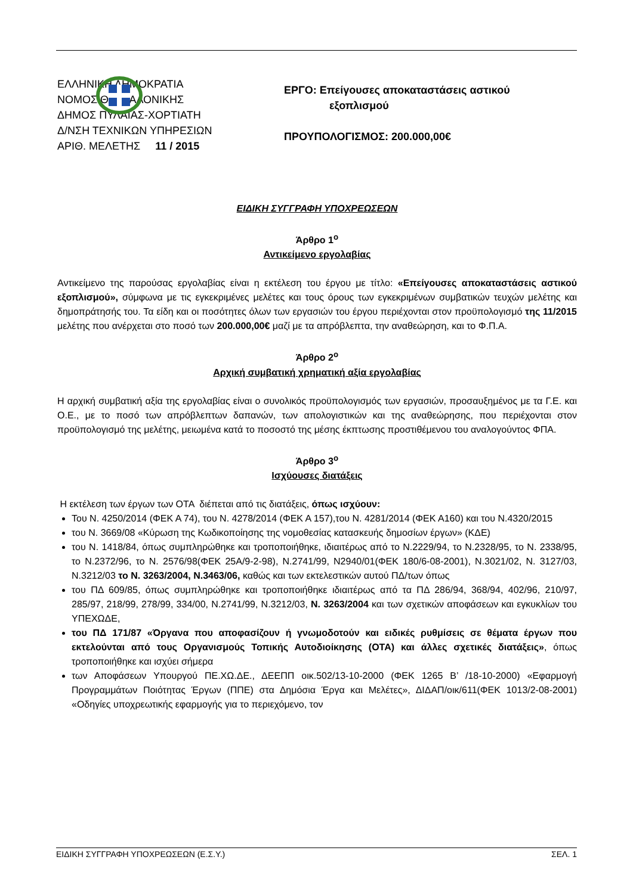ΕΛΛΗΝΙΚΗ ΔΗΜΟΚΡΑΤΙΑ
ΝΟΜΟΣ ΘΕΣΣΑΛΟΝΙΚΗΣ
ΔΗΜΟΣ ΠΥΛΑΙΑΣ-ΧΟΡΤΙΑΤΗ
Δ/ΝΣΗ ΤΕΧΝΙΚΩΝ ΥΠΗΡΕΣΙΩΝ
ΑΡΙΘ. ΜΕΛΕΤΗΣ 11 / 2015
ΕΡΓΟ: Επείγουσες αποκαταστάσεις αστικού
εξοπλισμού
ΠΡΟΥΠΟΛΟΓΙΣΜΟΣ: 200.000,00€
ΕΙΔΙΚΗ ΣΥΓΓΡΑΦΗ ΥΠΟΧΡΕΩΣΕΩΝ
Άρθρο 1<sup>ο</sup>
Αντικείμενο εργολαβίας
Αντικείμενο της παρούσας εργολαβίας είναι η εκτέλεση του έργου με τίτλο: «Επείγουσες αποκαταστάσεις αστικού εξοπλισμού», σύμφωνα με τις εγκεκριμένες μελέτες και τους όρους των εγκεκριμένων συμβατικών τευχών μελέτης και δημοπράτησής του. Τα είδη και οι ποσότητες όλων των εργασιών του έργου περιέχονται στον προϋπολογισμό της 11/2015 μελέτης που ανέρχεται στο ποσό των 200.000,00€ μαζί με τα απρόβλεπτα, την αναθεώρηση, και το Φ.Π.Α.
Άρθρο 2<sup>ο</sup>
Αρχική συμβατική χρηματική αξία εργολαβίας
Η αρχική συμβατική αξία της εργολαβίας είναι ο συνολικός προϋπολογισμός των εργασιών, προσαυξημένος με τα Γ.Ε. και Ο.Ε., με το ποσό των απρόβλεπτων δαπανών, των απολογιστικών και της αναθεώρησης, που περιέχονται στον προϋπολογισμό της μελέτης, μειωμένα κατά το ποσοστό της μέσης έκπτωσης προστιθέμενου του αναλογούντος ΦΠΑ.
Άρθρο 3<sup>ο</sup>
Ισχύουσες διατάξεις
Η εκτέλεση των έργων των ΟΤΑ διέπεται από τις διατάξεις, όπως ισχύουν:
Του Ν. 4250/2014 (ΦΕΚ Α 74), του Ν. 4278/2014 (ΦΕΚ Α 157),του Ν. 4281/2014 (ΦΕΚ Α160) και του Ν.4320/2015
του Ν. 3669/08 «Κύρωση της Κωδικοποίησης της νομοθεσίας κατασκευής δημοσίων έργων» (ΚΔΕ)
του Ν. 1418/84, όπως συμπληρώθηκε και τροποποιήθηκε, ιδιαιτέρως από το Ν.2229/94, το Ν.2328/95, το Ν. 2338/95, το Ν.2372/96, το Ν. 2576/98(ΦΕΚ 25Α/9-2-98), Ν.2741/99, Ν2940/01(ΦΕΚ 180/6-08-2001), Ν.3021/02, Ν. 3127/03, Ν.3212/03 το Ν. 3263/2004, Ν.3463/06, καθώς και των εκτελεστικών αυτού ΠΔ/των όπως
του ΠΔ 609/85, όπως συμπληρώθηκε και τροποποιήθηκε ιδιαιτέρως από τα ΠΔ 286/94, 368/94, 402/96, 210/97, 285/97, 218/99, 278/99, 334/00, Ν.2741/99, Ν.3212/03, Ν. 3263/2004 και των σχετικών αποφάσεων και εγκυκλίων του ΥΠΕΧΩΔΕ,
του ΠΔ 171/87 «Όργανα που αποφασίζουν ή γνωμοδοτούν και ειδικές ρυθμίσεις σε θέματα έργων που εκτελούνται από τους Οργανισμούς Τοπικής Αυτοδιοίκησης (ΟΤΑ) και άλλες σχετικές διατάξεις», όπως τροποποιήθηκε και ισχύει σήμερα
των Αποφάσεων Υπουργού ΠΕ.ΧΩ.ΔΕ., ΔΕΕΠΠ οικ.502/13-10-2000 (ΦΕΚ 1265 Β’ /18-10-2000) «Εφαρμογή Προγραμμάτων Ποιότητας Έργων (ΠΠΕ) στα Δημόσια Έργα και Μελέτες», ΔΙΔΑΠ/οικ/611(ΦΕΚ 1013/2-08-2001) «Οδηγίες υποχρεωτικής εφαρμογής για το περιεχόμενο, τον
ΕΙΔΙΚΗ ΣΥΓΓΡΑΦΗ ΥΠΟΧΡΕΩΣΕΩΝ (Ε.Σ.Υ.) ΣΕΛ. 1